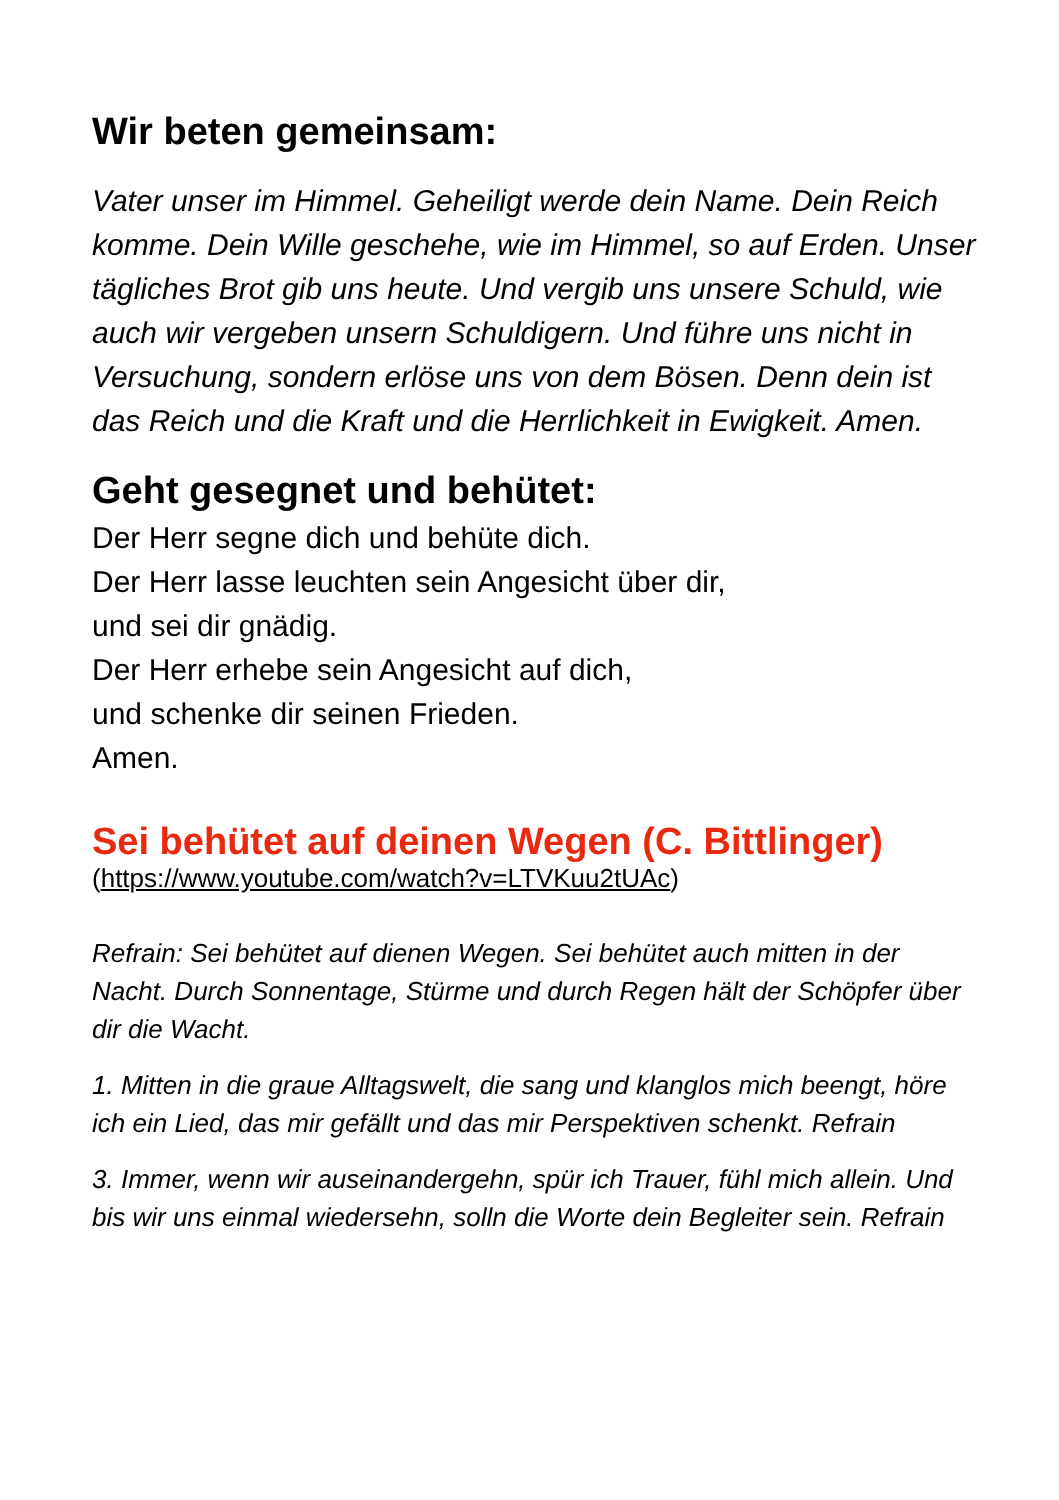Wir beten gemeinsam:
Vater unser im Himmel. Geheiligt werde dein Name. Dein Reich komme. Dein Wille geschehe, wie im Himmel, so auf Erden. Unser tägliches Brot gib uns heute. Und vergib uns unsere Schuld, wie auch wir vergeben unsern Schuldigern. Und führe uns nicht in Versuchung, sondern erlöse uns von dem Bösen. Denn dein ist das Reich und die Kraft und die Herrlichkeit in Ewigkeit. Amen.
Geht gesegnet und behütet:
Der Herr segne dich und behüte dich.
Der Herr lasse leuchten sein Angesicht über dir,
und sei dir gnädig.
Der Herr erhebe sein Angesicht auf dich,
und schenke dir seinen Frieden.
Amen.
Sei behütet auf deinen Wegen (C. Bittlinger)
(https://www.youtube.com/watch?v=LTVKuu2tUAc)
Refrain: Sei behütet auf dienen Wegen. Sei behütet auch mitten in der Nacht. Durch Sonnentage, Stürme und durch Regen hält der Schöpfer über dir die Wacht.
1. Mitten in die graue Alltagswelt, die sang und klanglos mich beengt, höre ich ein Lied, das mir gefällt und das mir Perspektiven schenkt. Refrain
3. Immer, wenn wir auseinandergehn, spür ich Trauer, fühl mich allein. Und bis wir uns einmal wiedersehn, solln die Worte dein Begleiter sein. Refrain